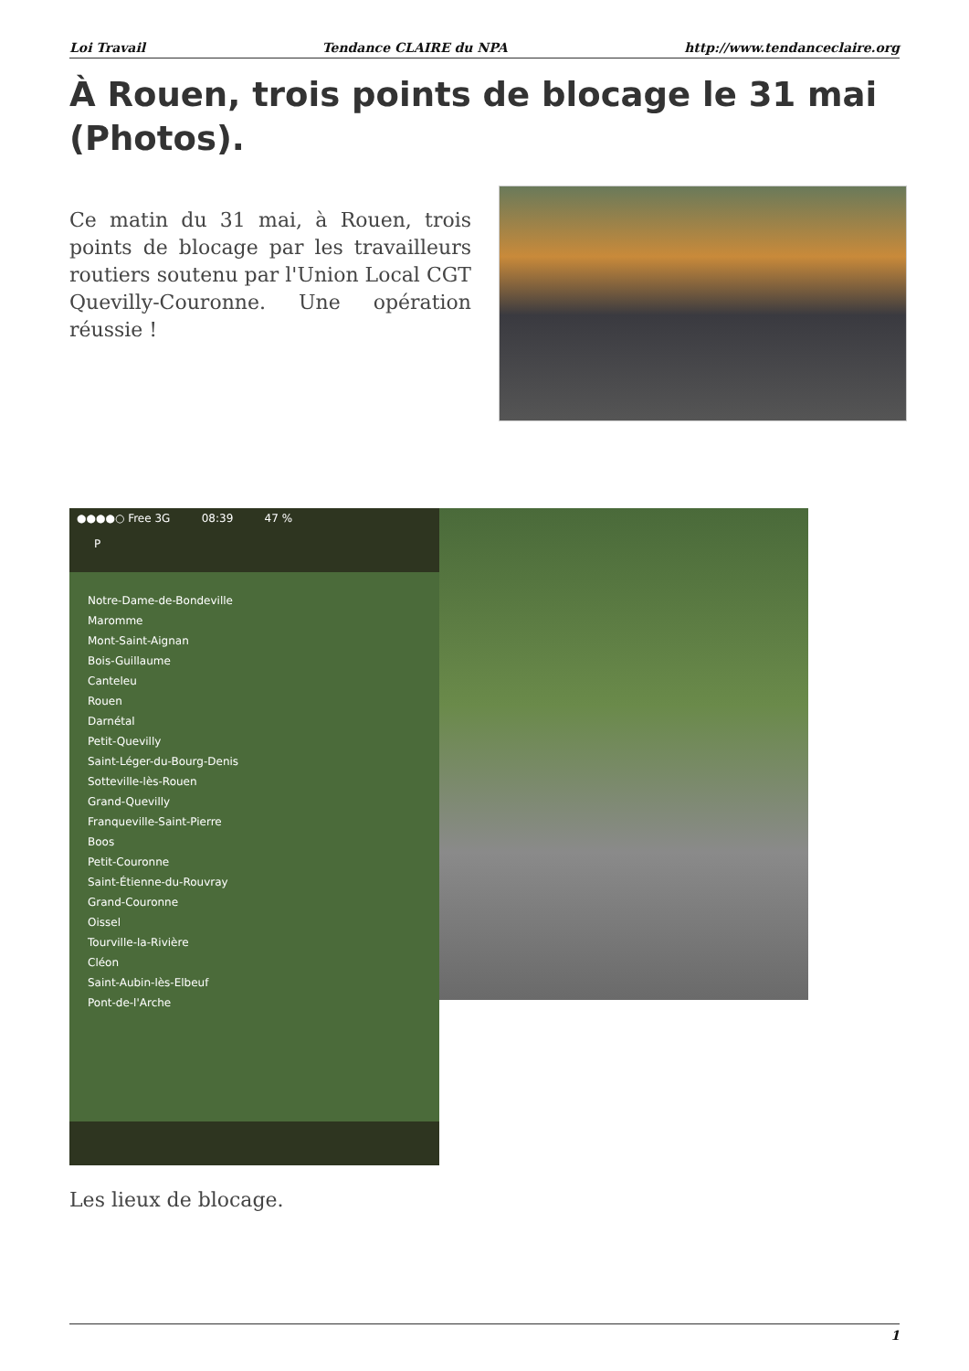Loi Travail Tendance CLAIRE du NPA http://www.tendanceclaire.org
À Rouen, trois points de blocage le 31 mai (Photos).
Ce matin du 31 mai, à Rouen, trois points de blocage par les travailleurs routiers soutenu par l'Union Local CGT Quevilly-Couronne. Une opération réussie !
●●●●○ Free 3G 08:39 47 %
P
Notre-Dame-de-Bondeville
Maromme
Mont-Saint-Aignan
Bois-Guillaume
Canteleu
Rouen
Darnétal
Petit-Quevilly
Saint-Léger-du-Bourg-Denis
Sotteville-lès-Rouen
Grand-Quevilly
Franqueville-Saint-Pierre
Boos
Petit-Couronne
Saint-Étienne-du-Rouvray
Grand-Couronne
Oissel
Tourville-la-Rivière
Cléon
Saint-Aubin-lès-Elbeuf
Pont-de-l'Arche
Les lieux de blocage.
1